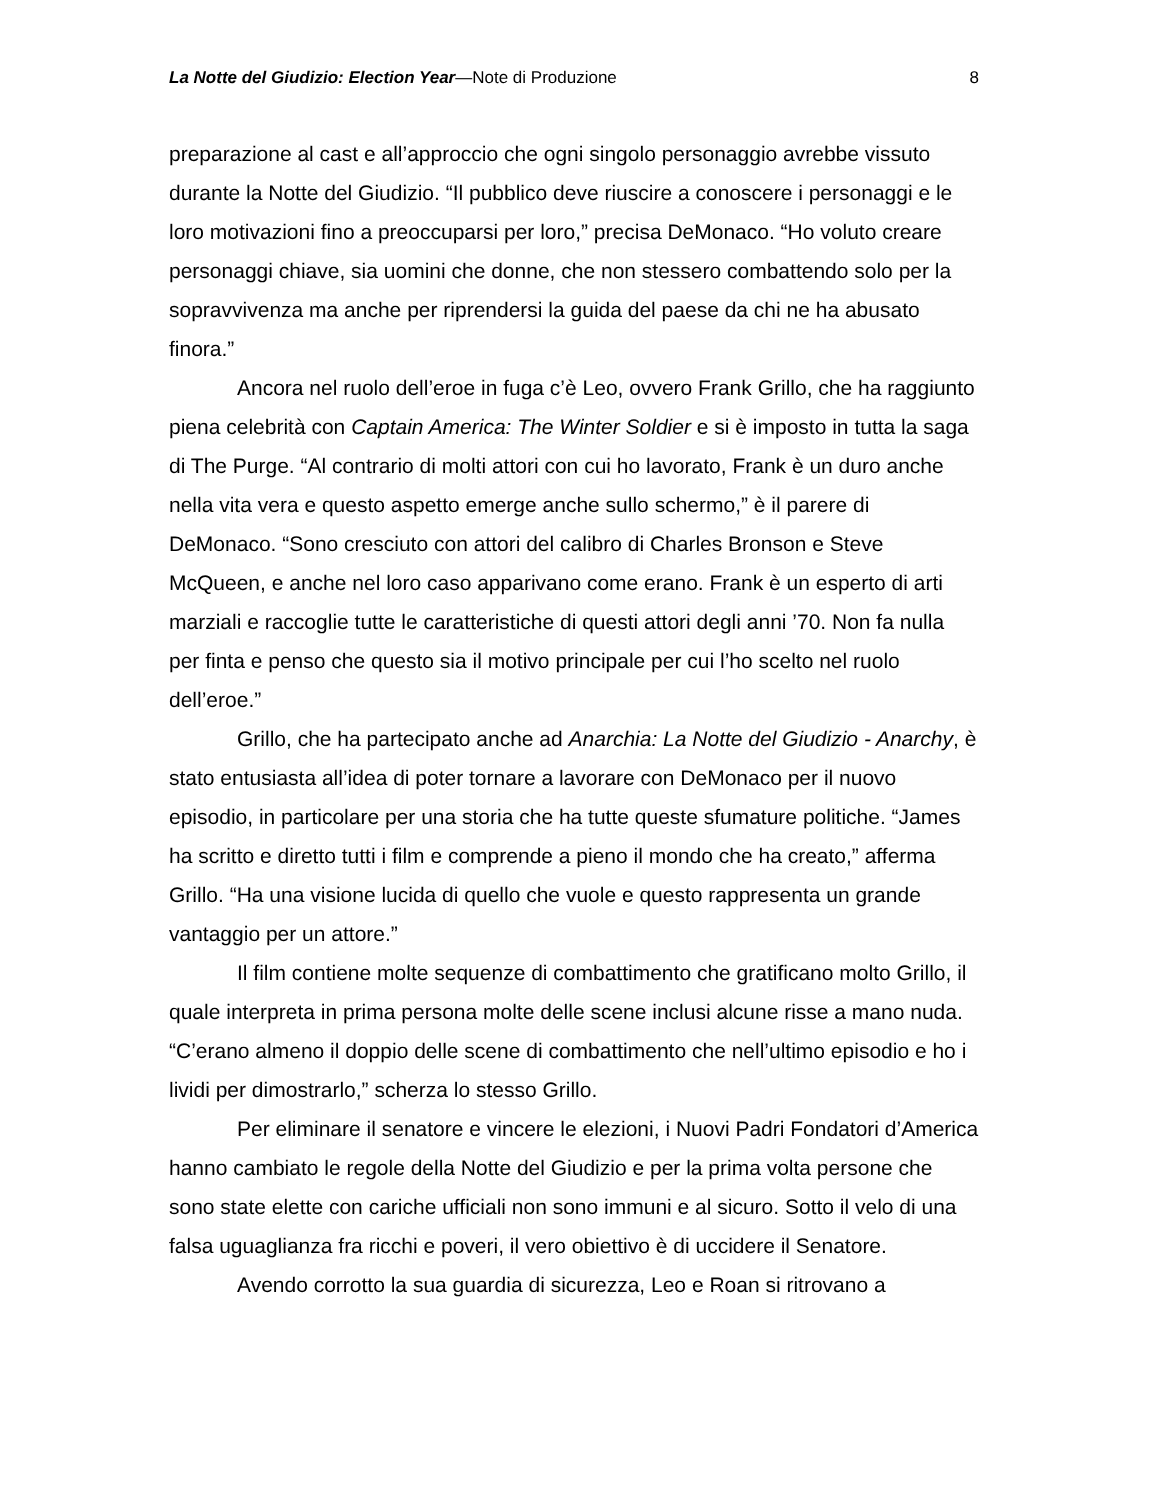La Notte del Giudizio: Election Year—Note di Produzione 8
preparazione al cast e all’approccio che ogni singolo personaggio avrebbe vissuto durante la Notte del Giudizio. “Il pubblico deve riuscire a conoscere i personaggi e le loro motivazioni fino a preoccuparsi per loro,” precisa DeMonaco. “Ho voluto creare personaggi chiave, sia uomini che donne, che non stessero combattendo solo per la sopravvivenza ma anche per riprendersi la guida del paese da chi ne ha abusato finora.”
Ancora nel ruolo dell’eroe in fuga c’è Leo, ovvero Frank Grillo, che ha raggiunto piena celebrità con Captain America: The Winter Soldier e si è imposto in tutta la saga di The Purge. “Al contrario di molti attori con cui ho lavorato, Frank è un duro anche nella vita vera e questo aspetto emerge anche sullo schermo,” è il parere di DeMonaco. “Sono cresciuto con attori del calibro di Charles Bronson e Steve McQueen, e anche nel loro caso apparivano come erano. Frank è un esperto di arti marziali e raccoglie tutte le caratteristiche di questi attori degli anni ’70. Non fa nulla per finta e penso che questo sia il motivo principale per cui l’ho scelto nel ruolo dell’eroe.”
Grillo, che ha partecipato anche ad Anarchia: La Notte del Giudizio - Anarchy, è stato entusiasta all’idea di poter tornare a lavorare con DeMonaco per il nuovo episodio, in particolare per una storia che ha tutte queste sfumature politiche. “James ha scritto e diretto tutti i film e comprende a pieno il mondo che ha creato,” afferma Grillo. “Ha una visione lucida di quello che vuole e questo rappresenta un grande vantaggio per un attore.”
Il film contiene molte sequenze di combattimento che gratificano molto Grillo, il quale interpreta in prima persona molte delle scene inclusi alcune risse a mano nuda. “C’erano almeno il doppio delle scene di combattimento che nell’ultimo episodio e ho i lividi per dimostrarlo,” scherza lo stesso Grillo.
Per eliminare il senatore e vincere le elezioni, i Nuovi Padri Fondatori d’America hanno cambiato le regole della Notte del Giudizio e per la prima volta persone che sono state elette con cariche ufficiali non sono immuni e al sicuro. Sotto il velo di una falsa uguaglianza fra ricchi e poveri, il vero obiettivo è di uccidere il Senatore.
Avendo corrotto la sua guardia di sicurezza, Leo e Roan si ritrovano a